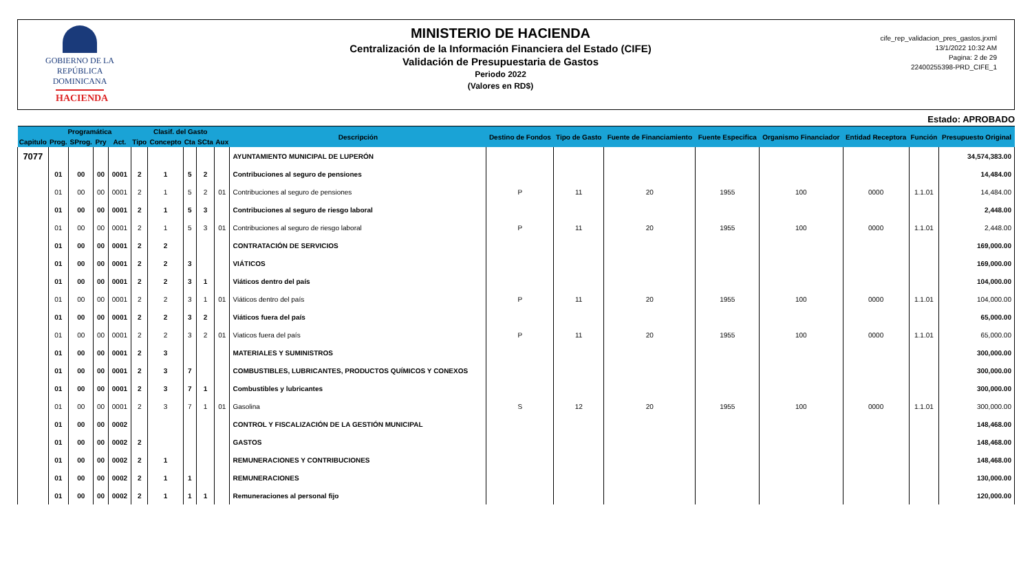GOBIERNO DE LA
REPÚBLICA
DOMINICANA
HACIENDA
MINISTERIO DE HACIENDA
Centralización de la Información Financiera del Estado (CIFE)
Validación de Presupuestaria de Gastos
Periodo 2022
(Valores en RD$)
cife_rep_validacion_pres_gastos.jrxml
13/1/2022 10:32 AM
Pagina: 2 de 29
22400255398-PRD_CIFE_1
Estado: APROBADO
| | Programática | | | | Clasif. del Gasto | | | | | Descripción | Destino de Fondos | Tipo de Gasto | Fuente de Financiamiento | Fuente Especifica | Organismo Financiador | Entidad Receptora | Función | Presupuesto Original |
| --- | --- | --- | --- | --- | --- | --- | --- | --- | --- | --- | --- | --- | --- | --- | --- | --- | --- | --- |
| Capitulo | Prog. | SProg. | Pry | Act. | Tipo | Concepto | Cta | SCta | Aux | | | | | | | | | |
| 7077 | | | | | | | | | | AYUNTAMIENTO MUNICIPAL DE LUPERÓN | | | | | | | | 34,574,383.00 |
| | 01 | 00 | 00 | 0001 | 2 | 1 | 5 | 2 | | Contribuciones al seguro de pensiones | | | | | | | | 14,484.00 |
| | 01 | 00 | 00 | 0001 | 2 | 1 | 5 | 2 | 01 | Contribuciones al seguro de pensiones | P | 11 | 20 | 1955 | 100 | 0000 | 1.1.01 | 14,484.00 |
| | 01 | 00 | 00 | 0001 | 2 | 1 | 5 | 3 | | Contribuciones al seguro de riesgo laboral | | | | | | | | 2,448.00 |
| | 01 | 00 | 00 | 0001 | 2 | 1 | 5 | 3 | 01 | Contribuciones al seguro de riesgo laboral | P | 11 | 20 | 1955 | 100 | 0000 | 1.1.01 | 2,448.00 |
| | 01 | 00 | 00 | 0001 | 2 | 2 | | | | CONTRATACIÓN DE SERVICIOS | | | | | | | | 169,000.00 |
| | 01 | 00 | 00 | 0001 | 2 | 2 | 3 | | | VIÁTICOS | | | | | | | | 169,000.00 |
| | 01 | 00 | 00 | 0001 | 2 | 2 | 3 | 1 | | Viáticos dentro del país | | | | | | | | 104,000.00 |
| | 01 | 00 | 00 | 0001 | 2 | 2 | 3 | 1 | 01 | Viáticos dentro del país | P | 11 | 20 | 1955 | 100 | 0000 | 1.1.01 | 104,000.00 |
| | 01 | 00 | 00 | 0001 | 2 | 2 | 3 | 2 | | Viáticos fuera del país | | | | | | | | 65,000.00 |
| | 01 | 00 | 00 | 0001 | 2 | 2 | 3 | 2 | 01 | Viaticos fuera del país | P | 11 | 20 | 1955 | 100 | 0000 | 1.1.01 | 65,000.00 |
| | 01 | 00 | 00 | 0001 | 2 | 3 | | | | MATERIALES Y SUMINISTROS | | | | | | | | 300,000.00 |
| | 01 | 00 | 00 | 0001 | 2 | 3 | 7 | | | COMBUSTIBLES, LUBRICANTES, PRODUCTOS QUÍMICOS Y CONEXOS | | | | | | | | 300,000.00 |
| | 01 | 00 | 00 | 0001 | 2 | 3 | 7 | 1 | | Combustibles y lubricantes | | | | | | | | 300,000.00 |
| | 01 | 00 | 00 | 0001 | 2 | 3 | 7 | 1 | 01 | Gasolina | S | 12 | 20 | 1955 | 100 | 0000 | 1.1.01 | 300,000.00 |
| | 01 | 00 | 00 | 0002 | | | | | | CONTROL Y FISCALIZACIÓN DE LA GESTIÓN MUNICIPAL | | | | | | | | 148,468.00 |
| | 01 | 00 | 00 | 0002 | 2 | | | | | GASTOS | | | | | | | | 148,468.00 |
| | 01 | 00 | 00 | 0002 | 2 | 1 | | | | REMUNERACIONES Y CONTRIBUCIONES | | | | | | | | 148,468.00 |
| | 01 | 00 | 00 | 0002 | 2 | 1 | 1 | | | REMUNERACIONES | | | | | | | | 130,000.00 |
| | 01 | 00 | 00 | 0002 | 2 | 1 | 1 | 1 | | Remuneraciones al personal fijo | | | | | | | | 120,000.00 |